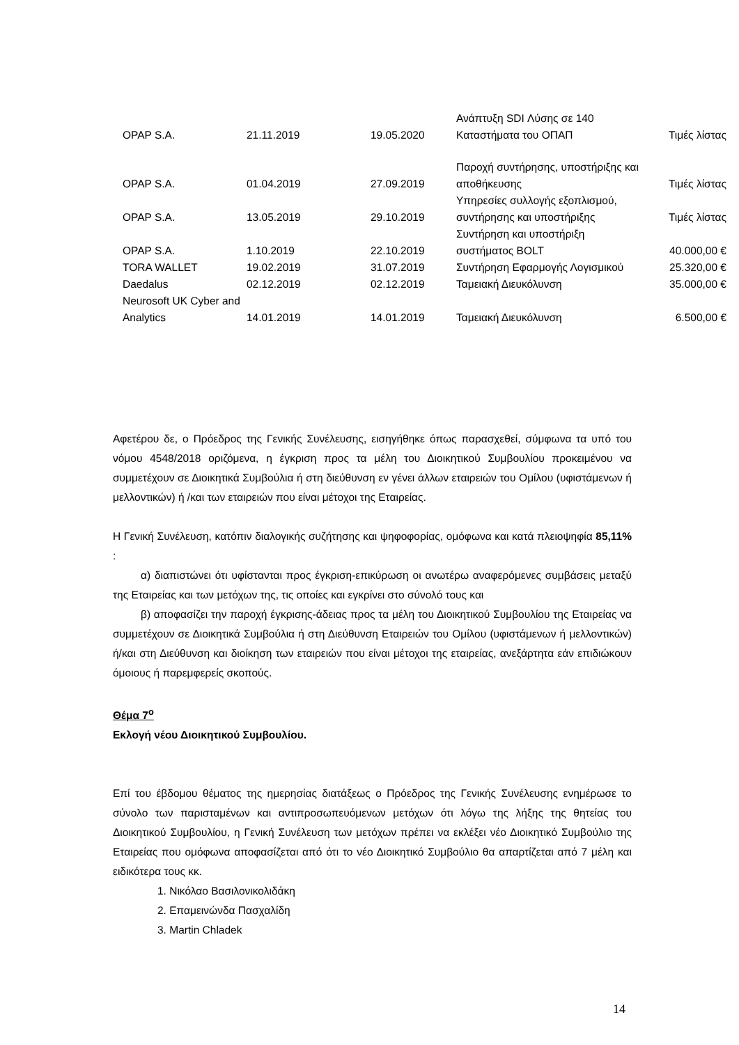| OPAP S.A. | 21.11.2019 | 19.05.2020 | Ανάπτυξη SDI Λύσης σε 140 Καταστήματα του ΟΠΑΠ | Τιμές λίστας |
| OPAP S.A. | 01.04.2019 | 27.09.2019 | Παροχή συντήρησης, υποστήριξης και αποθήκευσης | Τιμές λίστας |
| OPAP S.A. | 13.05.2019 | 29.10.2019 | Υπηρεσίες συλλογής εξοπλισμού, συντήρησης και υποστήριξης | Τιμές λίστας |
| OPAP S.A. | 1.10.2019 | 22.10.2019 | Συντήρηση και υποστήριξη συστήματος BOLT | 40.000,00 € |
| TORA WALLET | 19.02.2019 | 31.07.2019 | Συντήρηση Εφαρμογής Λογισμικού | 25.320,00 € |
| Daedalus | 02.12.2019 | 02.12.2019 | Ταμειακή Διευκόλυνση | 35.000,00 € |
| Neurosoft UK Cyber and Analytics | 14.01.2019 | 14.01.2019 | Ταμειακή Διευκόλυνση | 6.500,00 € |
Αφετέρου δε, ο Πρόεδρος της Γενικής Συνέλευσης, εισηγήθηκε όπως παρασχεθεί, σύμφωνα τα υπό του νόμου 4548/2018 οριζόμενα, η έγκριση προς τα μέλη του Διοικητικού Συμβουλίου προκειμένου να συμμετέχουν σε Διοικητικά Συμβούλια ή στη διεύθυνση εν γένει άλλων εταιρειών του Ομίλου (υφιστάμενων ή μελλοντικών) ή /και των εταιρειών που είναι μέτοχοι της Εταιρείας.
Η Γενική Συνέλευση, κατόπιν διαλογικής συζήτησης και ψηφοφορίας, ομόφωνα και κατά πλειοψηφία 85,11% :
α) διαπιστώνει ότι υφίστανται προς έγκριση-επικύρωση οι ανωτέρω αναφερόμενες συμβάσεις μεταξύ της Εταιρείας και των μετόχων της, τις οποίες και εγκρίνει στο σύνολό τους και
β) αποφασίζει την παροχή έγκρισης-άδειας προς τα μέλη του Διοικητικού Συμβουλίου της Εταιρείας να συμμετέχουν σε Διοικητικά Συμβούλια ή στη Διεύθυνση Εταιρειών του Ομίλου (υφιστάμενων ή μελλοντικών) ή/και στη Διεύθυνση και διοίκηση των εταιρειών που είναι μέτοχοι της εταιρείας, ανεξάρτητα εάν επιδιώκουν όμοιους ή παρεμφερείς σκοπούς.
Θέμα 7<sup>ο</sup>
Εκλογή νέου Διοικητικού Συμβουλίου.
Επί του έβδομου θέματος της ημερησίας διατάξεως ο Πρόεδρος της Γενικής Συνέλευσης ενημέρωσε το σύνολο των παρισταμένων και αντιπροσωπευόμενων μετόχων ότι λόγω της λήξης της θητείας του Διοικητικού Συμβουλίου, η Γενική Συνέλευση των μετόχων πρέπει να εκλέξει νέο Διοικητικό Συμβούλιο της Εταιρείας που ομόφωνα αποφασίζεται από ότι το νέο Διοικητικό Συμβούλιο θα απαρτίζεται από 7 μέλη και ειδικότερα τους κκ.
1. Νικόλαο Βασιλονικολιδάκη
2. Επαμεινώνδα Πασχαλίδη
3. Martin Chladek
14